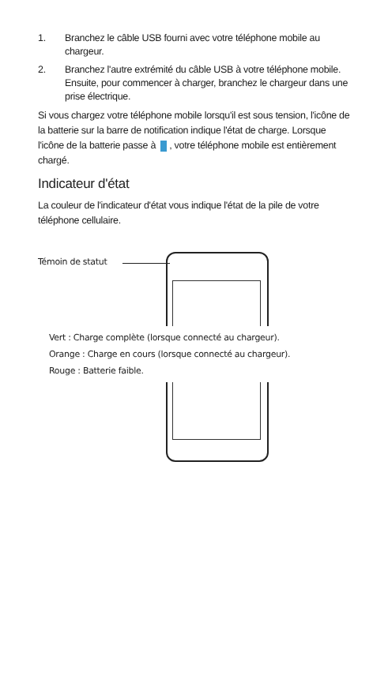1. Branchez le câble USB fourni avec votre téléphone mobile au chargeur.
2. Branchez l'autre extrémité du câble USB à votre téléphone mobile. Ensuite, pour commencer à charger, branchez le chargeur dans une prise électrique.
Si vous chargez votre téléphone mobile lorsqu'il est sous tension, l'icône de la batterie sur la barre de notification indique l'état de charge. Lorsque l'icône de la batterie passe à , votre téléphone mobile est entièrement chargé.
Indicateur d'état
La couleur de l'indicateur d'état vous indique l'état de la pile de votre téléphone cellulaire.
Témoin de statut
Vert : Charge complète (lorsque connecté au chargeur).
Orange : Charge en cours (lorsque connecté au chargeur).
Rouge : Batterie faible.